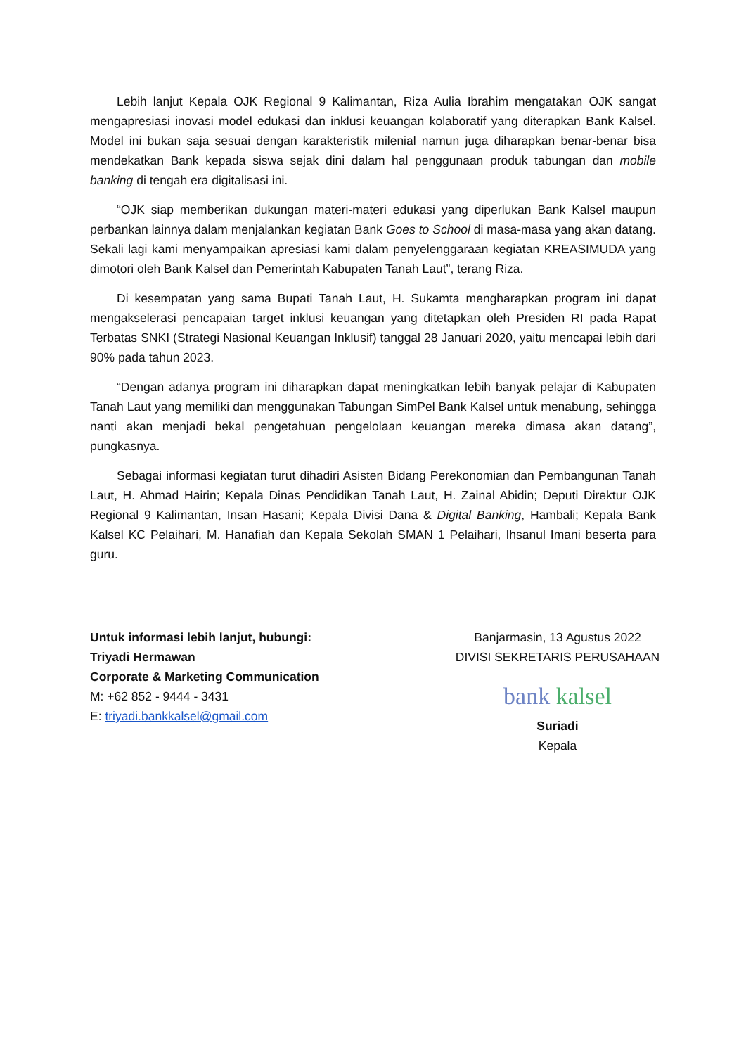Lebih lanjut Kepala OJK Regional 9 Kalimantan, Riza Aulia Ibrahim mengatakan OJK sangat mengapresiasi inovasi model edukasi dan inklusi keuangan kolaboratif yang diterapkan Bank Kalsel. Model ini bukan saja sesuai dengan karakteristik milenial namun juga diharapkan benar-benar bisa mendekatkan Bank kepada siswa sejak dini dalam hal penggunaan produk tabungan dan mobile banking di tengah era digitalisasi ini.
“OJK siap memberikan dukungan materi-materi edukasi yang diperlukan Bank Kalsel maupun perbankan lainnya dalam menjalankan kegiatan Bank Goes to School di masa-masa yang akan datang. Sekali lagi kami menyampaikan apresiasi kami dalam penyelenggaraan kegiatan KREASIMUDA yang dimotori oleh Bank Kalsel dan Pemerintah Kabupaten Tanah Laut”, terang Riza.
Di kesempatan yang sama Bupati Tanah Laut, H. Sukamta mengharapkan program ini dapat mengakselerasi pencapaian target inklusi keuangan yang ditetapkan oleh Presiden RI pada Rapat Terbatas SNKI (Strategi Nasional Keuangan Inklusif) tanggal 28 Januari 2020, yaitu mencapai lebih dari 90% pada tahun 2023.
“Dengan adanya program ini diharapkan dapat meningkatkan lebih banyak pelajar di Kabupaten Tanah Laut yang memiliki dan menggunakan Tabungan SimPel Bank Kalsel untuk menabung, sehingga nanti akan menjadi bekal pengetahuan pengelolaan keuangan mereka dimasa akan datang”, pungkasnya.
Sebagai informasi kegiatan turut dihadiri Asisten Bidang Perekonomian dan Pembangunan Tanah Laut, H. Ahmad Hairin; Kepala Dinas Pendidikan Tanah Laut, H. Zainal Abidin; Deputi Direktur OJK Regional 9 Kalimantan, Insan Hasani; Kepala Divisi Dana & Digital Banking, Hambali; Kepala Bank Kalsel KC Pelaihari, M. Hanafiah dan Kepala Sekolah SMAN 1 Pelaihari, Ihsanul Imani beserta para guru.
Untuk informasi lebih lanjut, hubungi:
Triyadi Hermawan
Corporate & Marketing Communication
M: +62 852 - 9444 - 3431
E: triyadi.bankkalsel@gmail.com
Banjarmasin, 13 Agustus 2022
DIVISI SEKRETARIS PERUSAHAAN
bank kalsel
Suriadi
Kepala